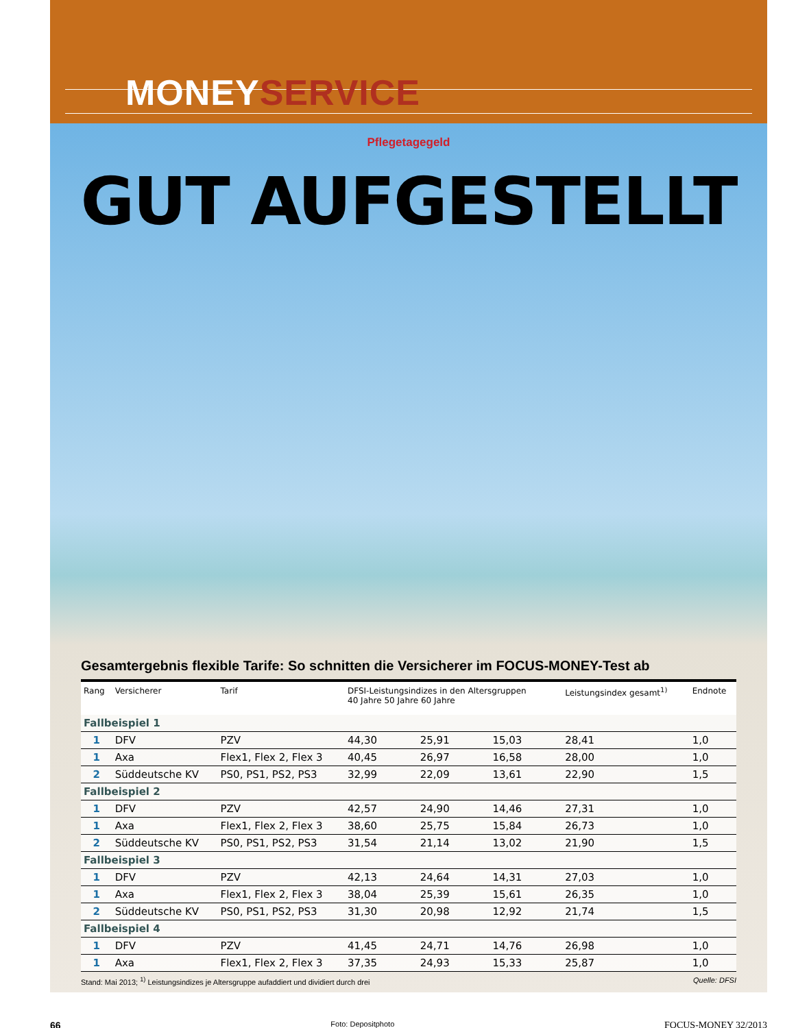MONEYSERVICE
Pflegetagegeld
GUT AUFGESTELLT
Gesamtergebnis flexible Tarife: So schnitten die Versicherer im FOCUS-MONEY-Test ab
| Rang | Versicherer | Tarif | DFSI-Leistungsindizes in den Altersgruppen 40 Jahre 50 Jahre 60 Jahre | | | Leistungsindex gesamt<sup>1)</sup> | Endnote |
| --- | --- | --- | --- | --- | --- | --- | --- |
| Fallbeispiel 1 | | | | | | | |
| 1 | DFV | PZV | 44,30 | 25,91 | 15,03 | 28,41 | 1,0 |
| 1 | Axa | Flex1, Flex 2, Flex 3 | 40,45 | 26,97 | 16,58 | 28,00 | 1,0 |
| 2 | Süddeutsche KV | PS0, PS1, PS2, PS3 | 32,99 | 22,09 | 13,61 | 22,90 | 1,5 |
| Fallbeispiel 2 | | | | | | | |
| 1 | DFV | PZV | 42,57 | 24,90 | 14,46 | 27,31 | 1,0 |
| 1 | Axa | Flex1, Flex 2, Flex 3 | 38,60 | 25,75 | 15,84 | 26,73 | 1,0 |
| 2 | Süddeutsche KV | PS0, PS1, PS2, PS3 | 31,54 | 21,14 | 13,02 | 21,90 | 1,5 |
| Fallbeispiel 3 | | | | | | | |
| 1 | DFV | PZV | 42,13 | 24,64 | 14,31 | 27,03 | 1,0 |
| 1 | Axa | Flex1, Flex 2, Flex 3 | 38,04 | 25,39 | 15,61 | 26,35 | 1,0 |
| 2 | Süddeutsche KV | PS0, PS1, PS2, PS3 | 31,30 | 20,98 | 12,92 | 21,74 | 1,5 |
| Fallbeispiel 4 | | | | | | | |
| 1 | DFV | PZV | 41,45 | 24,71 | 14,76 | 26,98 | 1,0 |
| 1 | Axa | Flex1, Flex 2, Flex 3 | 37,35 | 24,93 | 15,33 | 25,87 | 1,0 |
Stand: Mai 2013; <sup>1)</sup> Leistungsindizes je Altersgruppe aufaddiert und dividiert durch drei Quelle: DFSI
66 Foto: Depositphoto FOCUS-MONEY 32/2013